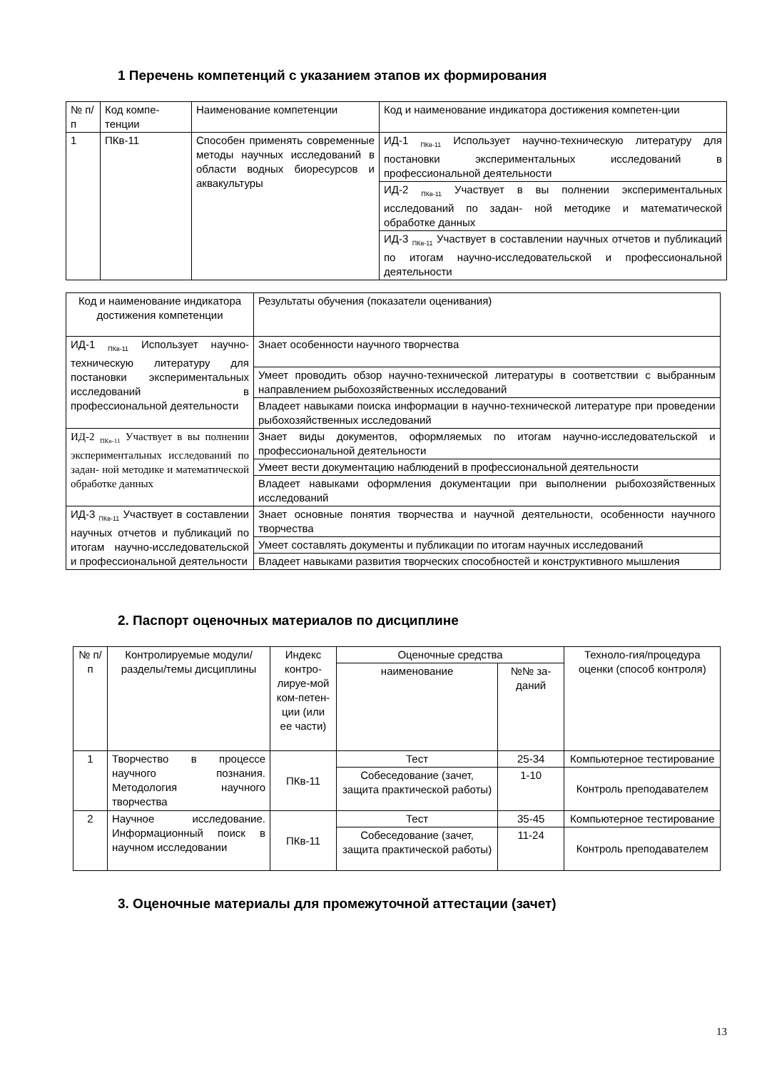1 Перечень компетенций с указанием этапов их формирования
| № п/п | Код компе-тенции | Наименование компетенции | Код и наименование индикатора достижения компетен-ции |
| --- | --- | --- | --- |
| 1 | ПКв-11 | Способен применять современные методы научных исследований в области водных биоресурсов и аквакультуры | ИД-1 <sub>ПКв-11</sub> Использует научно-техническую литературу для постановки экспериментальных исследований в профессиональной деятельности |
| | | | ИД-2 <sub>ПКв-11</sub> Участвует в вы полнении экспериментальных исследований по задан- ной методике и математической обработке данных |
| | | | ИД-3 <sub>ПКв-11</sub> Участвует в составлении научных отчетов и публикаций по итогам научно-исследовательской и профессиональной деятельности |
| Код и наименование индикатора достижения компетенции | Результаты обучения (показатели оценивания) |
| --- | --- |
| ИД-1 <sub>ПКв-11</sub> Использует научно-техническую литературу для постановки экспериментальных исследований в профессиональной деятельности | Знает особенности научного творчества |
| | Умеет проводить обзор научно-технической литературы в соответствии с выбранным направлением рыбохозяйственных исследований |
| | Владеет навыками поиска информации в научно-технической литературе при проведении рыбохозяйственных исследований |
| ИД-2 <sub>ПКв-11</sub> Участвует в вы полнении экспериментальных исследований по задан- ной методике и математической обработке данных | Знает виды документов, оформляемых по итогам научно-исследовательской и профессиональной деятельности |
| | Умеет вести документацию наблюдений в профессиональной деятельности |
| | Владеет навыками оформления документации при выполнении рыбохозяйственных исследований |
| ИД-3 <sub>ПКв-11</sub> Участвует в составлении научных отчетов и публикаций по итогам научно-исследовательской и профессиональной деятельности | Знает основные понятия творчества и научной деятельности, особенности научного творчества |
| | Умеет составлять документы и публикации по итогам научных исследований |
| | Владеет навыками развития творческих способностей и конструктивного мышления |
2. Паспорт оценочных материалов по дисциплине
| № п/п | Контролируемые модули/разделы/темы дисциплины | Индекс контро-лируе-мой ком-петен-ции (или ее части) | Оценочные средства | | Техноло-гия/процедура оценки (способ контроля) |
| --- | --- | --- | --- | --- | --- |
| | | | наименование | №№ за-даний | |
| 1 | Творчество в процессе научного познания. Методология научного творчества | ПКв-11 | Тест | 25-34 | Компьютерное тестирование |
| | | | Собеседование (зачет, защита практической работы) | 1-10 | Контроль преподавателем |
| 2 | Научное исследование. Информационный поиск в научном исследовании | ПКв-11 | Тест | 35-45 | Компьютерное тестирование |
| | | | Собеседование (зачет, защита практической работы) | 11-24 | Контроль преподавателем |
3. Оценочные материалы для промежуточной аттестации (зачет)
13